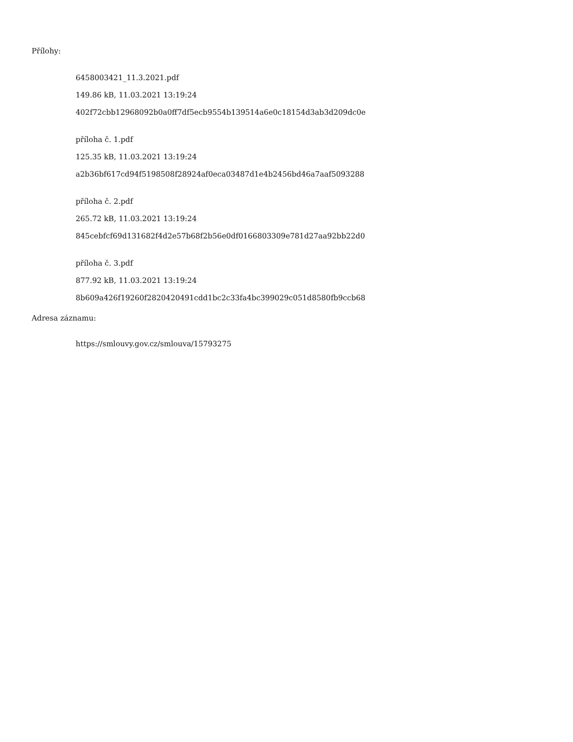Přílohy:
6458003421_11.3.2021.pdf
149.86 kB, 11.03.2021 13:19:24
402f72cbb12968092b0a0ff7df5ecb9554b139514a6e0c18154d3ab3d209dc0e
příloha č. 1.pdf
125.35 kB, 11.03.2021 13:19:24
a2b36bf617cd94f5198508f28924af0eca03487d1e4b2456bd46a7aaf5093288
příloha č. 2.pdf
265.72 kB, 11.03.2021 13:19:24
845cebfcf69d131682f4d2e57b68f2b56e0df0166803309e781d27aa92bb22d0
příloha č. 3.pdf
877.92 kB, 11.03.2021 13:19:24
8b609a426f19260f2820420491cdd1bc2c33fa4bc399029c051d8580fb9ccb68
Adresa záznamu:
https://smlouvy.gov.cz/smlouva/15793275